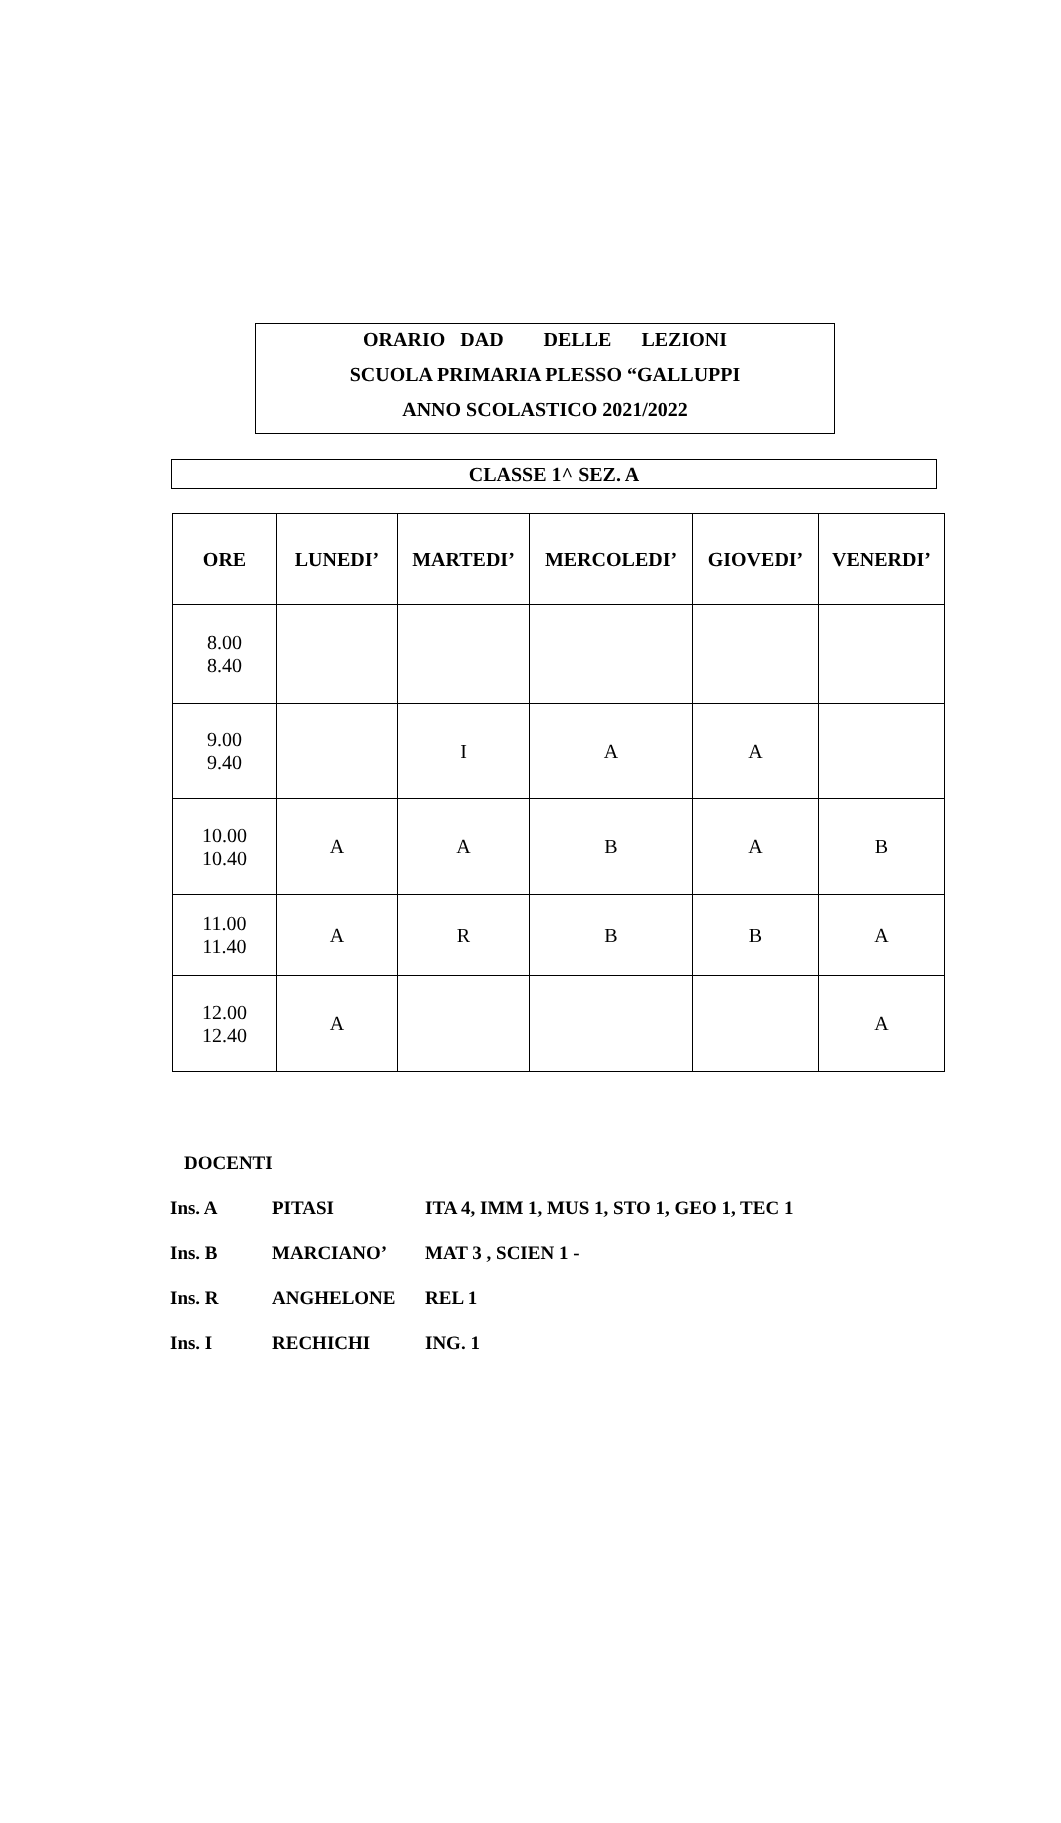ORARIO DAD DELLE LEZIONI
SCUOLA PRIMARIA PLESSO “GALLUPPI
ANNO SCOLASTICO 2021/2022
CLASSE 1^ SEZ. A
| ORE | LUNEDI’ | MARTEDI’ | MERCOLEDI’ | GIOVEDI’ | VENERDI’ |
| --- | --- | --- | --- | --- | --- |
| 8.00 8.40 | | | | | |
| 9.00 9.40 | | I | A | A | |
| 10.00 10.40 | A | A | B | A | B |
| 11.00 11.40 | A | R | B | B | A |
| 12.00 12.40 | A | | | | A |
DOCENTI
Ins. A PITASI ITA 4, IMM 1, MUS 1, STO 1, GEO 1, TEC 1
Ins. B MARCIANO’ MAT 3 , SCIEN 1 -
Ins. R ANGHELONE REL 1
Ins. I RECHICHI ING. 1